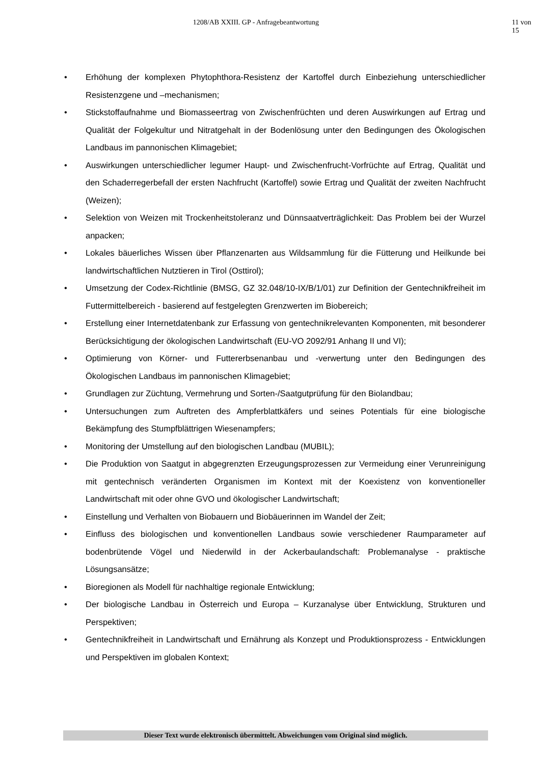1208/AB XXIII. GP - Anfragebeantwortung 11 von 15
• Erhöhung der komplexen Phytophthora-Resistenz der Kartoffel durch Einbeziehung unterschiedlicher Resistenzgene und –mechanismen;
• Stickstoffaufnahme und Biomasseertrag von Zwischenfrüchten und deren Auswirkungen auf Ertrag und Qualität der Folgekultur und Nitratgehalt in der Bodenlösung unter den Bedingungen des Ökologischen Landbaus im pannonischen Klimagebiet;
• Auswirkungen unterschiedlicher legumer Haupt- und Zwischenfrucht-Vorfrüchte auf Ertrag, Qualität und den Schaderregerbefall der ersten Nachfrucht (Kartoffel) sowie Ertrag und Qualität der zweiten Nachfrucht (Weizen);
• Selektion von Weizen mit Trockenheitstoleranz und Dünnsaatverträglichkeit: Das Problem bei der Wurzel anpacken;
• Lokales bäuerliches Wissen über Pflanzenarten aus Wildsammlung für die Fütterung und Heilkunde bei landwirtschaftlichen Nutztieren in Tirol (Osttirol);
• Umsetzung der Codex-Richtlinie (BMSG, GZ 32.048/10-IX/B/1/01) zur Definition der Gentechnikfreiheit im Futtermittelbereich - basierend auf festgelegten Grenzwerten im Biobereich;
• Erstellung einer Internetdatenbank zur Erfassung von gentechnikrelevanten Komponenten, mit besonderer Berücksichtigung der ökologischen Landwirtschaft (EU-VO 2092/91 Anhang II und VI);
• Optimierung von Körner- und Futtererbsenanbau und -verwertung unter den Bedingungen des Ökologischen Landbaus im pannonischen Klimagebiet;
• Grundlagen zur Züchtung, Vermehrung und Sorten-/Saatgutprüfung für den Biolandbau;
• Untersuchungen zum Auftreten des Ampferblattkäfers und seines Potentials für eine biologische Bekämpfung des Stumpfblättrigen Wiesenampfers;
• Monitoring der Umstellung auf den biologischen Landbau (MUBIL);
• Die Produktion von Saatgut in abgegrenzten Erzeugungsprozessen zur Vermeidung einer Verunreinigung mit gentechnisch veränderten Organismen im Kontext mit der Koexistenz von konventioneller Landwirtschaft mit oder ohne GVO und ökologischer Landwirtschaft;
• Einstellung und Verhalten von Biobauern und Biobäuerinnen im Wandel der Zeit;
• Einfluss des biologischen und konventionellen Landbaus sowie verschiedener Raumparameter auf bodenbrütende Vögel und Niederwild in der Ackerbaulandschaft: Problemanalyse - praktische Lösungsansätze;
• Bioregionen als Modell für nachhaltige regionale Entwicklung;
• Der biologische Landbau in Österreich und Europa – Kurzanalyse über Entwicklung, Strukturen und Perspektiven;
• Gentechnikfreiheit in Landwirtschaft und Ernährung als Konzept und Produktionsprozess - Entwicklungen und Perspektiven im globalen Kontext;
Dieser Text wurde elektronisch übermittelt. Abweichungen vom Original sind möglich.